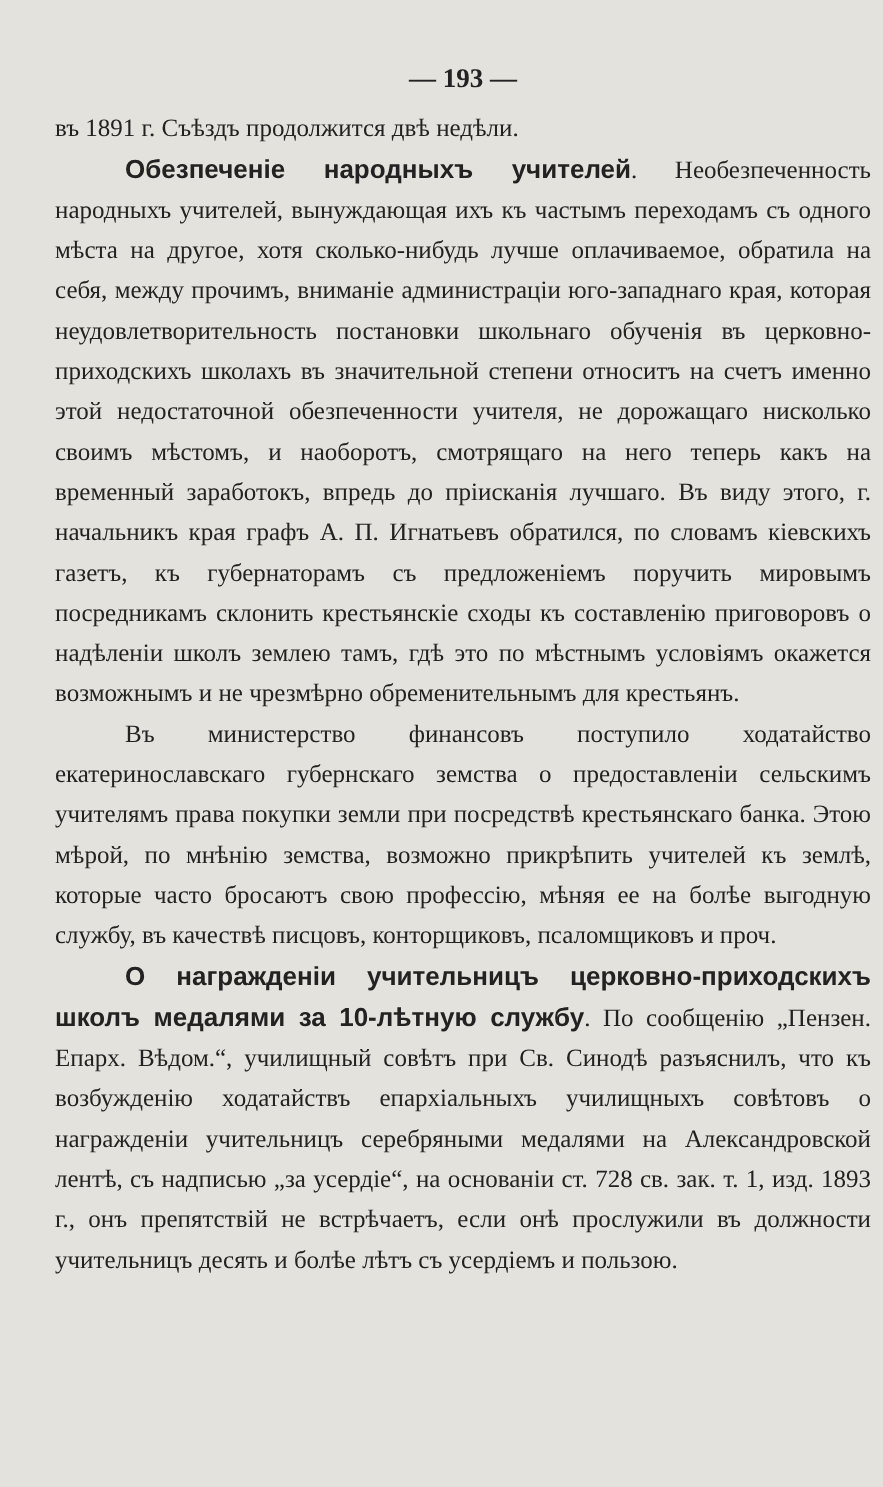— 193 —
въ 1891 г. Съѣздъ продолжится двѣ недѣли.
Обезпеченіе народныхъ учителей. Необезпеченность народныхъ учителей, вынуждающая ихъ къ частымъ переходамъ съ одного мѣста на другое, хотя сколько-нибудь лучше оплачиваемое, обратила на себя, между прочимъ, вниманіе администраціи юго-западнаго края, которая неудовлетворительность постановки школьнаго обученія въ церковно-приходскихъ школахъ въ значительной степени относитъ на счетъ именно этой недостаточной обезпеченности учителя, не дорожащаго нисколько своимъ мѣстомъ, и наоборотъ, смотрящаго на него теперь какъ на временный заработокъ, впредь до пріисканія лучшаго. Въ виду этого, г. начальникъ края графъ А. П. Игнатьевъ обратился, по словамъ кіевскихъ газетъ, къ губернаторамъ съ предложеніемъ поручить мировымъ посредникамъ склонить крестьянскіе сходы къ составленію приговоровъ о надѣленіи школъ землею тамъ, гдѣ это по мѣстнымъ условіямъ окажется возможнымъ и не чрезмѣрно обременительнымъ для крестьянъ.
Въ министерство финансовъ поступило ходатайство екатеринославскаго губернскаго земства о предоставленіи сельскимъ учителямъ права покупки земли при посредствѣ крестьянскаго банка. Этою мѣрой, по мнѣнію земства, возможно прикрѣпить учителей къ землѣ, которые часто бросаютъ свою профессію, мѣняя ее на болѣе выгодную службу, въ качествѣ писцовъ, конторщиковъ, псаломщиковъ и проч.
О награжденіи учительницъ церковно-приходскихъ школъ медалями за 10-лѣтную службу. По сообщенію „Пензен. Епарх. Вѣдом.“, училищный совѣтъ при Св. Синодѣ разъяснилъ, что къ возбужденію ходатайствъ епархіальныхъ училищныхъ совѣтовъ о награжденіи учительницъ серебряными медалями на Александровской лентѣ, съ надписью „за усердіе“, на основаніи ст. 728 св. зак. т. 1, изд. 1893 г., онъ препятствій не встрѣчаетъ, если онѣ прослужили въ должности учительницъ десять и болѣе лѣтъ съ усердіемъ и пользою.